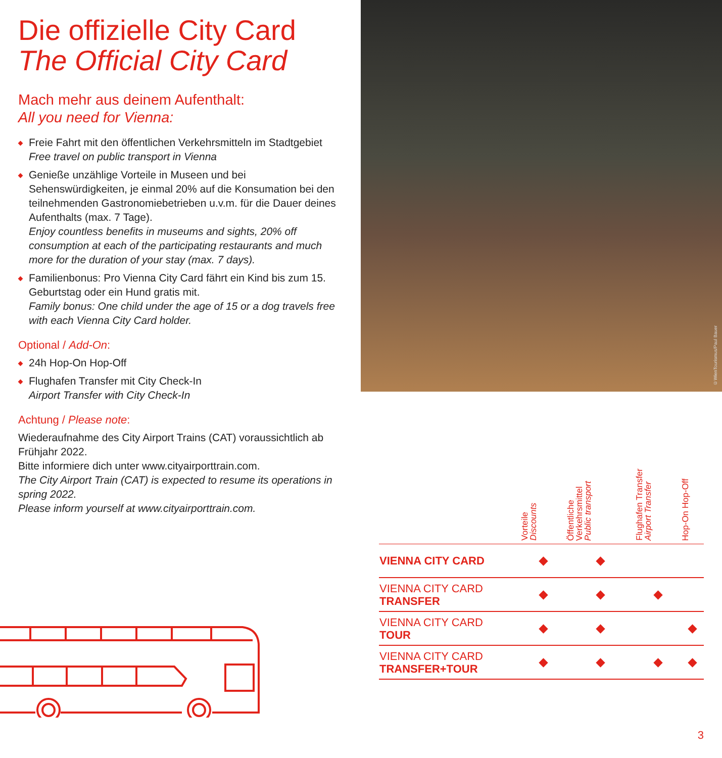Die offizielle City Card
The Official City Card
Mach mehr aus deinem Aufenthalt:
All you need for Vienna:
Freie Fahrt mit den öffentlichen Verkehrsmitteln im Stadtgebiet
Free travel on public transport in Vienna
Genieße unzählige Vorteile in Museen und bei Sehenswürdigkeiten, je einmal 20% auf die Konsumation bei den teilnehmenden Gastronomiebetrieben u.v.m. für die Dauer deines Aufenthalts (max. 7 Tage).
Enjoy countless benefits in museums and sights, 20% off consumption at each of the participating restaurants and much more for the duration of your stay (max. 7 days).
Familienbonus: Pro Vienna City Card fährt ein Kind bis zum 15. Geburtstag oder ein Hund gratis mit.
Family bonus: One child under the age of 15 or a dog travels free with each Vienna City Card holder.
Optional / Add-On:
24h Hop-On Hop-Off
Flughafen Transfer mit City Check-In
Airport Transfer with City Check-In
Achtung / Please note:
Wiederaufnahme des City Airport Trains (CAT) voraussichtlich ab Frühjahr 2022.
Bitte informiere dich unter www.cityairporttrain.com.
The City Airport Train (CAT) is expected to resume its operations in spring 2022.
Please inform yourself at www.cityairporttrain.com.
©WienTourismus/Paul Bauer
| | Vorteile Discounts | Öffentliche Verkehrsmittel Public transport | Flughafen Transfer Airport Transfer | Hop-On Hop-Off |
| --- | --- | --- | --- | --- |
| VIENNA CITY CARD | | | | |
| VIENNA CITY CARD TRANSFER | | | | |
| VIENNA CITY CARD TOUR | | | | |
| VIENNA CITY CARD TRANSFER+TOUR | | | | |
3